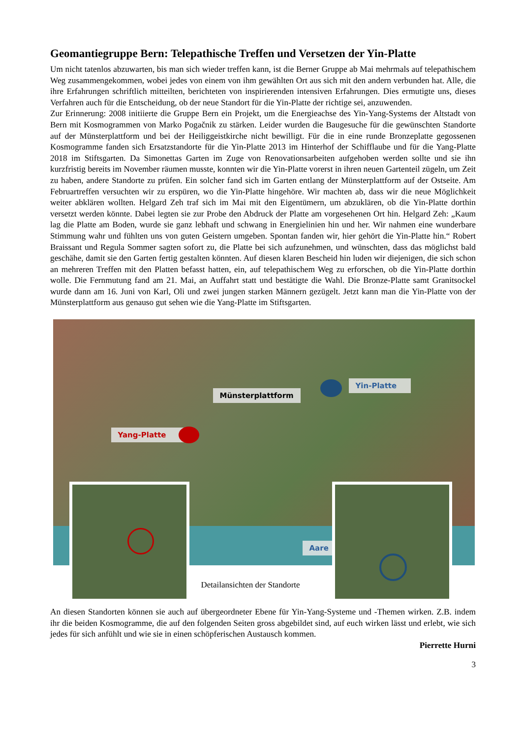Geomantiegruppe Bern: Telepathische Treffen und Versetzen der Yin-Platte
Um nicht tatenlos abzuwarten, bis man sich wieder treffen kann, ist die Berner Gruppe ab Mai mehrmals auf telepathischem Weg zusammengekommen, wobei jedes von einem von ihm gewählten Ort aus sich mit den andern verbunden hat. Alle, die ihre Erfahrungen schriftlich mitteilten, berichteten von inspirierenden intensiven Erfahrungen. Dies ermutigte uns, dieses Verfahren auch für die Entscheidung, ob der neue Standort für die Yin-Platte der richtige sei, anzuwenden.
Zur Erinnerung: 2008 initiierte die Gruppe Bern ein Projekt, um die Energieachse des Yin-Yang-Systems der Altstadt von Bern mit Kosmogrammen von Marko Pogačnik zu stärken. Leider wurden die Baugesuche für die gewünschten Standorte auf der Münsterplattform und bei der Heiliggeistkirche nicht bewilligt. Für die in eine runde Bronzeplatte gegossenen Kosmogramme fanden sich Ersatzstandorte für die Yin-Platte 2013 im Hinterhof der Schifflaube und für die Yang-Platte 2018 im Stiftsgarten. Da Simonettas Garten im Zuge von Renovationsarbeiten aufgehoben werden sollte und sie ihn kurzfristig bereits im November räumen musste, konnten wir die Yin-Platte vorerst in ihren neuen Gartenteil zügeln, um Zeit zu haben, andere Standorte zu prüfen. Ein solcher fand sich im Garten entlang der Münsterplattform auf der Ostseite. Am Februartreffen versuchten wir zu erspüren, wo die Yin-Platte hingehöre. Wir machten ab, dass wir die neue Möglichkeit weiter abklären wollten. Helgard Zeh traf sich im Mai mit den Eigentümern, um abzuklären, ob die Yin-Platte dorthin versetzt werden könnte. Dabei legten sie zur Probe den Abdruck der Platte am vorgesehenen Ort hin. Helgard Zeh: „Kaum lag die Platte am Boden, wurde sie ganz lebhaft und schwang in Energielinien hin und her. Wir nahmen eine wunderbare Stimmung wahr und fühlten uns von guten Geistern umgeben. Spontan fanden wir, hier gehört die Yin-Platte hin.“ Robert Braissant und Regula Sommer sagten sofort zu, die Platte bei sich aufzunehmen, und wünschten, dass das möglichst bald geschähe, damit sie den Garten fertig gestalten könnten. Auf diesen klaren Bescheid hin luden wir diejenigen, die sich schon an mehreren Treffen mit den Platten befasst hatten, ein, auf telepathischem Weg zu erforschen, ob die Yin-Platte dorthin wolle. Die Fernmutung fand am 21. Mai, an Auffahrt statt und bestätigte die Wahl. Die Bronze-Platte samt Granitsockel wurde dann am 16. Juni von Karl, Oli und zwei jungen starken Männern gezügelt. Jetzt kann man die Yin-Platte von der Münsterplattform aus genauso gut sehen wie die Yang-Platte im Stiftsgarten.
Münsterplattform
Yin-Platte
Yang-Platte
Aare
Detailansichten der Standorte
An diesen Standorten können sie auch auf übergeordneter Ebene für Yin-Yang-Systeme und -Themen wirken. Z.B. indem ihr die beiden Kosmogramme, die auf den folgenden Seiten gross abgebildet sind, auf euch wirken lässt und erlebt, wie sich jedes für sich anfühlt und wie sie in einen schöpferischen Austausch kommen.
Pierrette Hurni
3